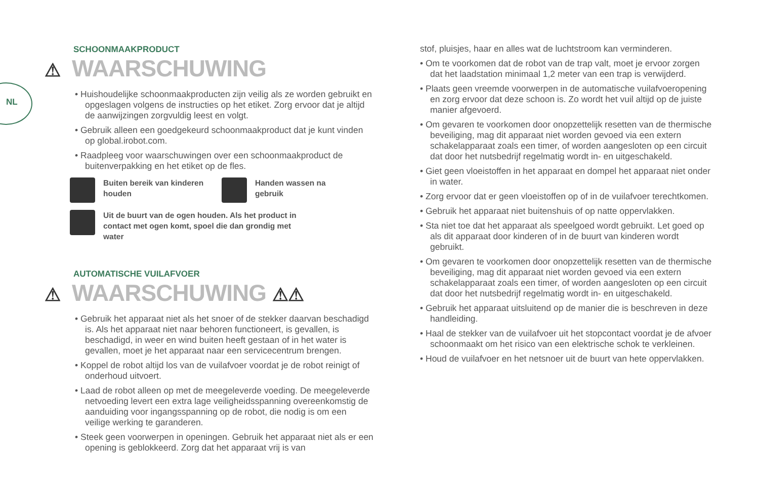NL
SCHOONMAAKPRODUCT
⚠ WAARSCHUWING
• Huishoudelijke schoonmaakproducten zijn veilig als ze worden gebruikt en opgeslagen volgens de instructies op het etiket. Zorg ervoor dat je altijd de aanwijzingen zorgvuldig leest en volgt.
• Gebruik alleen een goedgekeurd schoonmaakproduct dat je kunt vinden op global.irobot.com.
• Raadpleeg voor waarschuwingen over een schoonmaakproduct de buitenverpakking en het etiket op de fles.
Buiten bereik van kinderen houden
Handen wassen na gebruik
Uit de buurt van de ogen houden. Als het product in contact met ogen komt, spoel die dan grondig met water
AUTOMATISCHE VUILAFVOER
⚠ WAARSCHUWING ⚠⚠
• Gebruik het apparaat niet als het snoer of de stekker daarvan beschadigd is. Als het apparaat niet naar behoren functioneert, is gevallen, is beschadigd, in weer en wind buiten heeft gestaan of in het water is gevallen, moet je het apparaat naar een servicecentrum brengen.
• Koppel de robot altijd los van de vuilafvoer voordat je de robot reinigt of onderhoud uitvoert.
• Laad de robot alleen op met de meegeleverde voeding. De meegeleverde netvoeding levert een extra lage veiligheidsspanning overeenkomstig de aanduiding voor ingangsspanning op de robot, die nodig is om een veilige werking te garanderen.
• Steek geen voorwerpen in openingen. Gebruik het apparaat niet als er een opening is geblokkeerd. Zorg dat het apparaat vrij is van
stof, pluisjes, haar en alles wat de luchtstroom kan verminderen.
• Om te voorkomen dat de robot van de trap valt, moet je ervoor zorgen dat het laadstation minimaal 1,2 meter van een trap is verwijderd.
• Plaats geen vreemde voorwerpen in de automatische vuilafvoeropening en zorg ervoor dat deze schoon is. Zo wordt het vuil altijd op de juiste manier afgevoerd.
• Om gevaren te voorkomen door onopzettelijk resetten van de thermische beveiliging, mag dit apparaat niet worden gevoed via een extern schakelapparaat zoals een timer, of worden aangesloten op een circuit dat door het nutsbedrijf regelmatig wordt in- en uitgeschakeld.
• Giet geen vloeistoffen in het apparaat en dompel het apparaat niet onder in water.
• Zorg ervoor dat er geen vloeistoffen op of in de vuilafvoer terechtkomen.
• Gebruik het apparaat niet buitenshuis of op natte oppervlakken.
• Sta niet toe dat het apparaat als speelgoed wordt gebruikt. Let goed op als dit apparaat door kinderen of in de buurt van kinderen wordt gebruikt.
• Om gevaren te voorkomen door onopzettelijk resetten van de thermische beveiliging, mag dit apparaat niet worden gevoed via een extern schakelapparaat zoals een timer, of worden aangesloten op een circuit dat door het nutsbedrijf regelmatig wordt in- en uitgeschakeld.
• Gebruik het apparaat uitsluitend op de manier die is beschreven in deze handleiding.
• Haal de stekker van de vuilafvoer uit het stopcontact voordat je de afvoer schoonmaakt om het risico van een elektrische schok te verkleinen.
• Houd de vuilafvoer en het netsnoer uit de buurt van hete oppervlakken.